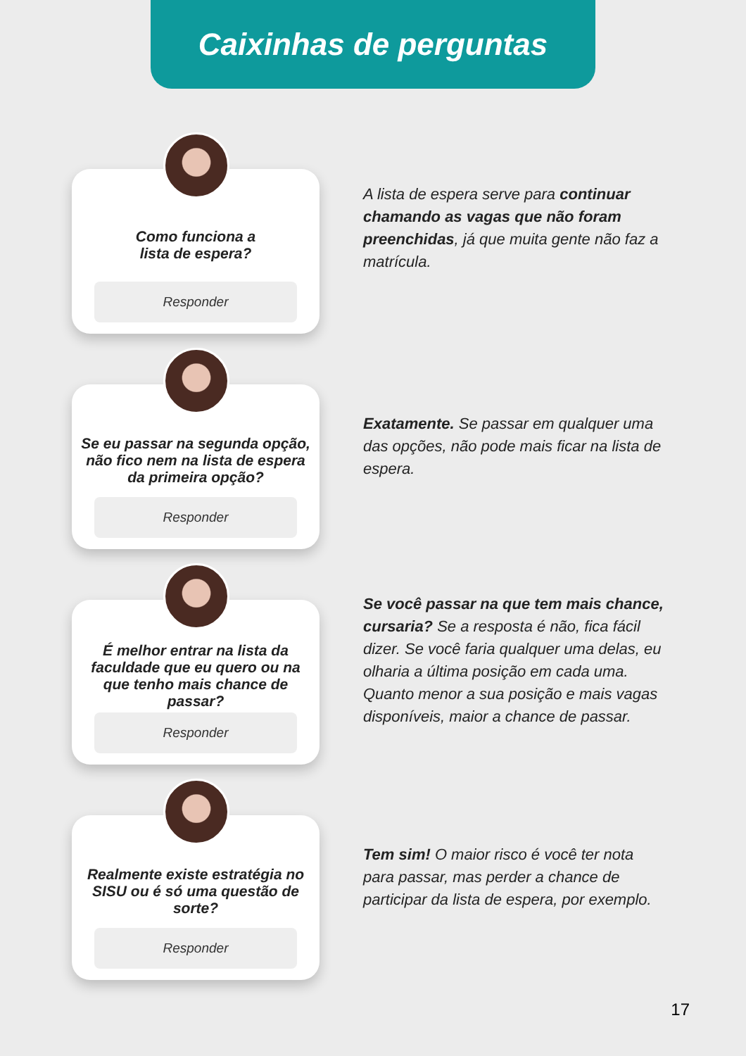Caixinhas de perguntas
Como funciona a
lista de espera?
Responder
A lista de espera serve para continuar chamando as vagas que não foram preenchidas, já que muita gente não faz a matrícula.
Se eu passar na segunda opção, não fico nem na lista de espera da primeira opção?
Responder
Exatamente. Se passar em qualquer uma das opções, não pode mais ficar na lista de espera.
É melhor entrar na lista da faculdade que eu quero ou na que tenho mais chance de passar?
Responder
Se você passar na que tem mais chance, cursaria? Se a resposta é não, fica fácil dizer. Se você faria qualquer uma delas, eu olharia a última posição em cada uma. Quanto menor a sua posição e mais vagas disponíveis, maior a chance de passar.
Realmente existe estratégia no SISU ou é só uma questão de sorte?
Responder
Tem sim! O maior risco é você ter nota para passar, mas perder a chance de participar da lista de espera, por exemplo.
17